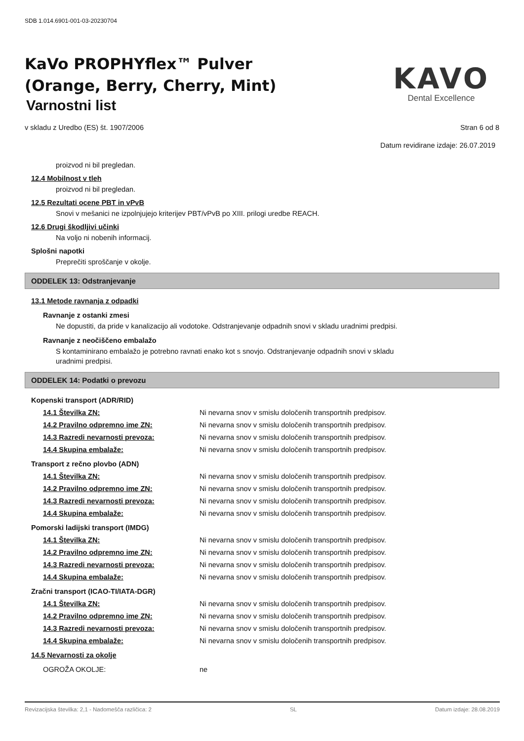SDB 1.014.6901-001-03-20230704
KaVo PROPHYflex™ Pulver
(Orange, Berry, Cherry, Mint)
Varnostni list
KAVO
Dental Excellence
v skladu z Uredbo (ES) št. 1907/2006 Stran 6 od 8
Datum revidirane izdaje: 26.07.2019
proizvod ni bil pregledan.
12.4 Mobilnost v tleh
proizvod ni bil pregledan.
12.5 Rezultati ocene PBT in vPvB
Snovi v mešanici ne izpolnjujejo kriterijev PBT/vPvB po XIII. prilogi uredbe REACH.
12.6 Drugi škodljivi učinki
Na voljo ni nobenih informacij.
Splošni napotki
Preprečiti sproščanje v okolje.
ODDELEK 13: Odstranjevanje
13.1 Metode ravnanja z odpadki
Ravnanje z ostanki zmesi
Ne dopustiti, da pride v kanalizacijo ali vodotoke. Odstranjevanje odpadnih snovi v skladu uradnimi predpisi.
Ravnanje z neočiščeno embalažo
S kontaminirano embalažo je potrebno ravnati enako kot s snovjo. Odstranjevanje odpadnih snovi v skladu
uradnimi predpisi.
ODDELEK 14: Podatki o prevozu
Kopenski transport (ADR/RID)
14.1 Številka ZN: Ni nevarna snov v smislu določenih transportnih predpisov.
14.2 Pravilno odpremno ime ZN: Ni nevarna snov v smislu določenih transportnih predpisov.
14.3 Razredi nevarnosti prevoza: Ni nevarna snov v smislu določenih transportnih predpisov.
14.4 Skupina embalaže: Ni nevarna snov v smislu določenih transportnih predpisov.
Transport z rečno plovbo (ADN)
14.1 Številka ZN: Ni nevarna snov v smislu določenih transportnih predpisov.
14.2 Pravilno odpremno ime ZN: Ni nevarna snov v smislu določenih transportnih predpisov.
14.3 Razredi nevarnosti prevoza: Ni nevarna snov v smislu določenih transportnih predpisov.
14.4 Skupina embalaže: Ni nevarna snov v smislu določenih transportnih predpisov.
Pomorski ladijski transport (IMDG)
14.1 Številka ZN: Ni nevarna snov v smislu določenih transportnih predpisov.
14.2 Pravilno odpremno ime ZN: Ni nevarna snov v smislu določenih transportnih predpisov.
14.3 Razredi nevarnosti prevoza: Ni nevarna snov v smislu določenih transportnih predpisov.
14.4 Skupina embalaže: Ni nevarna snov v smislu določenih transportnih predpisov.
Zračni transport (ICAO-TI/IATA-DGR)
14.1 Številka ZN: Ni nevarna snov v smislu določenih transportnih predpisov.
14.2 Pravilno odpremno ime ZN: Ni nevarna snov v smislu določenih transportnih predpisov.
14.3 Razredi nevarnosti prevoza: Ni nevarna snov v smislu določenih transportnih predpisov.
14.4 Skupina embalaže: Ni nevarna snov v smislu določenih transportnih predpisov.
14.5 Nevarnosti za okolje
OGROŽA OKOLJE: ne
Revizacijska številka: 2,1 - Nadomešča različica: 2 SL Datum izdaje: 28.08.2019